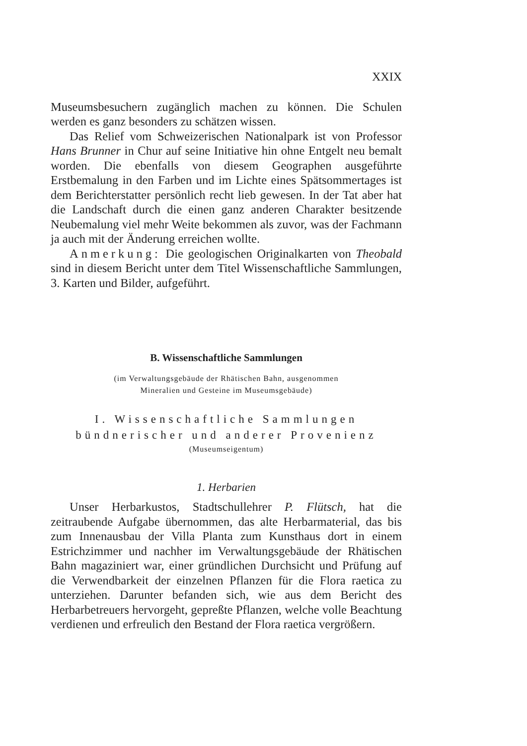XXIX
Museumsbesuchern zugänglich machen zu können. Die Schulen werden es ganz besonders zu schätzen wissen.
Das Relief vom Schweizerischen Nationalpark ist von Professor Hans Brunner in Chur auf seine Initiative hin ohne Entgelt neu bemalt worden. Die ebenfalls von diesem Geographen ausgeführte Erstbemalung in den Farben und im Lichte eines Spätsommertages ist dem Berichterstatter persönlich recht lieb gewesen. In der Tat aber hat die Landschaft durch die einen ganz anderen Charakter besitzende Neubemalung viel mehr Weite bekommen als zuvor, was der Fachmann ja auch mit der Änderung erreichen wollte.
Anmerkung: Die geologischen Originalkarten von Theobald sind in diesem Bericht unter dem Titel Wissenschaftliche Sammlungen, 3. Karten und Bilder, aufgeführt.
B. Wissenschaftliche Sammlungen
(im Verwaltungsgebäude der Rhätischen Bahn, ausgenommen
Mineralien und Gesteine im Museumsgebäude)
I. Wissenschaftliche Sammlungen
bündnerischer und anderer Provenienz
(Museumseigentum)
1. Herbarien
Unser Herbarkustos, Stadtschullehrer P. Flütsch, hat die zeitraubende Aufgabe übernommen, das alte Herbarmaterial, das bis zum Innenausbau der Villa Planta zum Kunsthaus dort in einem Estrichzimmer und nachher im Verwaltungsgebäude der Rhätischen Bahn magaziniert war, einer gründlichen Durchsicht und Prüfung auf die Verwendbarkeit der einzelnen Pflanzen für die Flora raetica zu unterziehen. Darunter befanden sich, wie aus dem Bericht des Herbarbetreuers hervorgeht, gepreßte Pflanzen, welche volle Beachtung verdienen und erfreulich den Bestand der Flora raetica vergrößern.